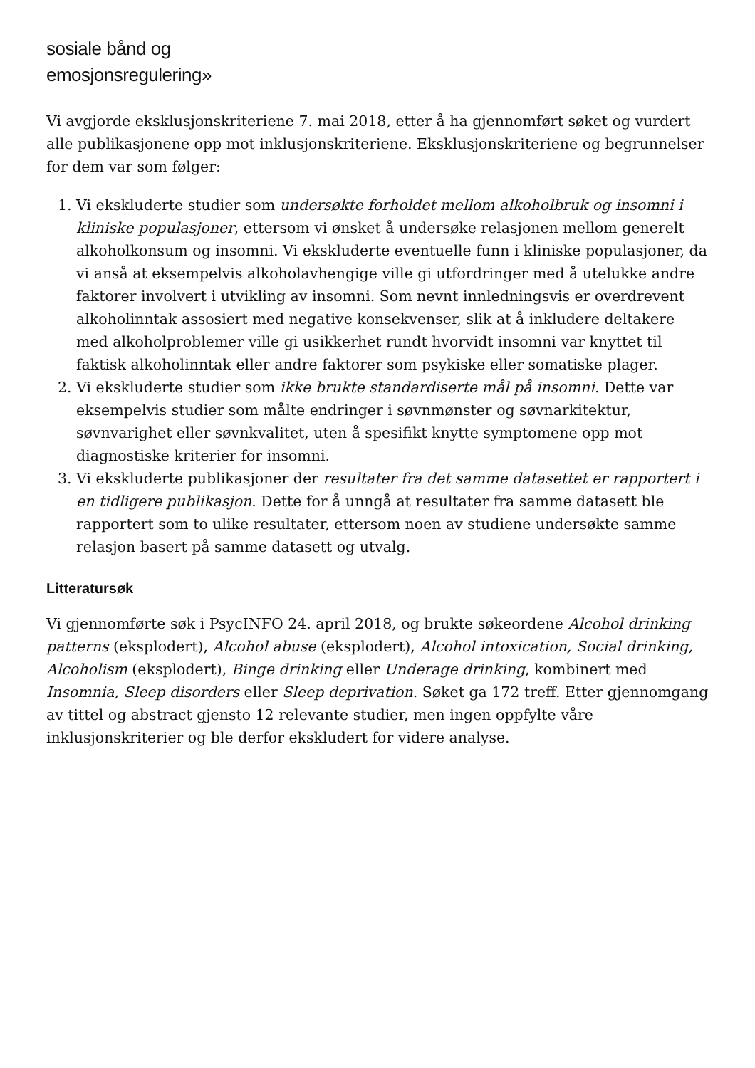sosiale bånd og
emosjonsregulering»
Vi avgjorde eksklusjonskriteriene 7. mai 2018, etter å ha gjennomført søket og vurdert alle publikasjonene opp mot inklusjonskriteriene. Eksklusjonskriteriene og begrunnelser for dem var som følger:
1. Vi ekskluderte studier som undersøkte forholdet mellom alkoholbruk og insomni i kliniske populasjoner, ettersom vi ønsket å undersøke relasjonen mellom generelt alkoholkonsum og insomni. Vi ekskluderte eventuelle funn i kliniske populasjoner, da vi anså at eksempelvis alkoholavhengige ville gi utfordringer med å utelukke andre faktorer involvert i utvikling av insomni. Som nevnt innledningsvis er overdrevent alkoholinntak assosiert med negative konsekvenser, slik at å inkludere deltakere med alkoholproblemer ville gi usikkerhet rundt hvorvidt insomni var knyttet til faktisk alkoholinntak eller andre faktorer som psykiske eller somatiske plager.
2. Vi ekskluderte studier som ikke brukte standardiserte mål på insomni. Dette var eksempelvis studier som målte endringer i søvnmønster og søvnarkitektur, søvnvarighet eller søvnkvalitet, uten å spesifikt knytte symptomene opp mot diagnostiske kriterier for insomni.
3. Vi ekskluderte publikasjoner der resultater fra det samme datasettet er rapportert i en tidligere publikasjon. Dette for å unngå at resultater fra samme datasett ble rapportert som to ulike resultater, ettersom noen av studiene undersøkte samme relasjon basert på samme datasett og utvalg.
Litteratursøk
Vi gjennomførte søk i PsycINFO 24. april 2018, og brukte søkeordene Alcohol drinking patterns (eksplodert), Alcohol abuse (eksplodert), Alcohol intoxication, Social drinking, Alcoholism (eksplodert), Binge drinking eller Underage drinking, kombinert med Insomnia, Sleep disorders eller Sleep deprivation. Søket ga 172 treff. Etter gjennomgang av tittel og abstract gjensto 12 relevante studier, men ingen oppfylte våre inklusjonskriterier og ble derfor ekskludert for videre analyse.